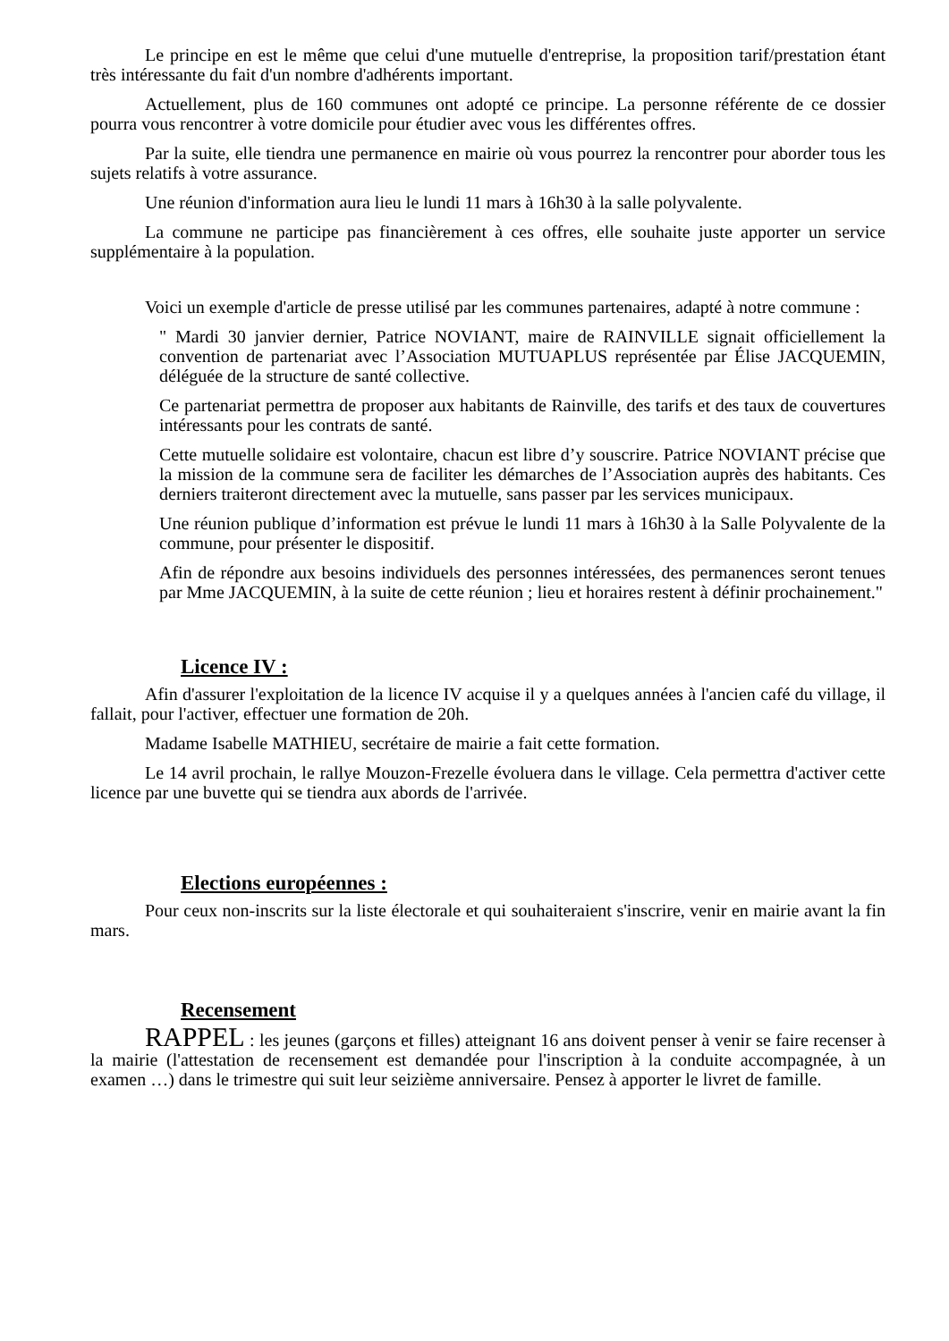Le principe en est le même que celui d'une mutuelle d'entreprise, la proposition tarif/prestation étant très intéressante du fait d'un nombre d'adhérents important.
Actuellement, plus de 160 communes ont adopté ce principe. La personne référente de ce dossier pourra vous rencontrer à votre domicile pour étudier avec vous les différentes offres.
Par la suite, elle tiendra une permanence en mairie où vous pourrez la rencontrer pour aborder tous les sujets relatifs à votre assurance.
Une réunion d'information aura lieu le lundi 11 mars à 16h30 à la salle polyvalente.
La commune ne participe pas financièrement à ces offres, elle souhaite juste apporter un service supplémentaire à la population.
Voici un exemple d'article de presse utilisé par les communes partenaires, adapté à notre commune :
" Mardi 30 janvier dernier, Patrice NOVIANT, maire de RAINVILLE signait officiellement la convention de partenariat avec l’Association MUTUAPLUS représentée par Élise JACQUEMIN, déléguée de la structure de santé collective.
Ce partenariat permettra de proposer aux habitants de Rainville, des tarifs et des taux de couvertures intéressants pour les contrats de santé.
Cette mutuelle solidaire est volontaire, chacun est libre d’y souscrire. Patrice NOVIANT précise que la mission de la commune sera de faciliter les démarches de l’Association auprès des habitants. Ces derniers traiteront directement avec la mutuelle, sans passer par les services municipaux.
Une réunion publique d’information est prévue le lundi 11 mars à 16h30 à la Salle Polyvalente de la commune, pour présenter le dispositif.
Afin de répondre aux besoins individuels des personnes intéressées, des permanences seront tenues par Mme JACQUEMIN, à la suite de cette réunion ; lieu et horaires restent à définir prochainement."
Licence IV :
Afin d'assurer l'exploitation de la licence IV acquise il y a quelques années à l'ancien café du village, il fallait, pour l'activer, effectuer une formation de 20h.
Madame Isabelle MATHIEU, secrétaire de mairie a fait cette formation.
Le 14 avril prochain, le rallye Mouzon-Frezelle évoluera dans le village. Cela permettra d'activer cette licence par une buvette qui se tiendra aux abords de l'arrivée.
Elections européennes :
Pour ceux non-inscrits sur la liste électorale et qui souhaiteraient s'inscrire, venir en mairie avant la fin mars.
Recensement
RAPPEL : les jeunes (garçons et filles) atteignant 16 ans doivent penser à venir se faire recenser à la mairie (l'attestation de recensement est demandée pour l'inscription à la conduite accompagnée, à un examen …) dans le trimestre qui suit leur seizième anniversaire. Pensez à apporter le livret de famille.